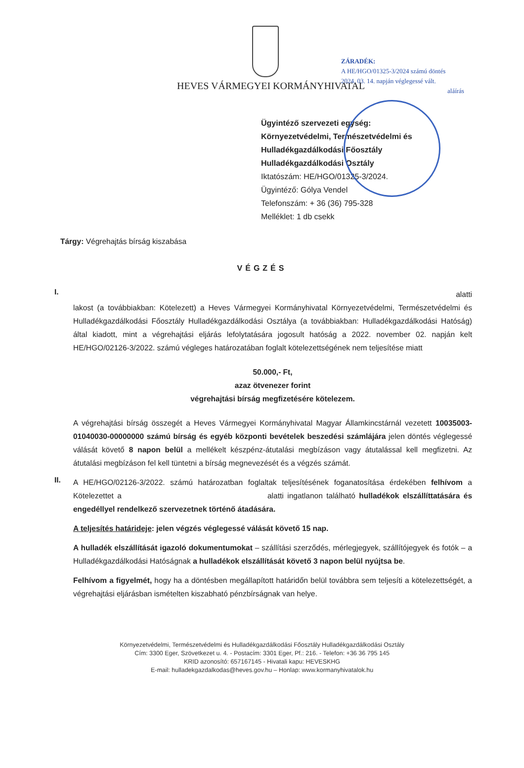ZÁRADÉK:
A HE/HGO/01325-3/2024 számú döntés
2024. 03. 14. napján véglegessé vált.
aláírás
HEVES VÁRMEGYEI KORMÁNYHIVATAL
Ügyintéző szervezeti egység:
Környezetvédelmi, Természetvédelmi és
Hulladékgazdálkodási Főosztály
Hulladékgazdálkodási Osztály
Iktatószám: HE/HGO/01325-3/2024.
Ügyintéző: Gólya Vendel
Telefonszám: + 36 (36) 795-328
Melléklet: 1 db csekk
Tárgy: Végrehajtás bírság kiszabása
VÉGZÉS
I.
alatti
lakost (a továbbiakban: Kötelezett) a Heves Vármegyei Kormányhivatal Környezetvédelmi, Természetvédelmi és Hulladékgazdálkodási Főosztály Hulladékgazdálkodási Osztálya (a továbbiakban: Hulladékgazdálkodási Hatóság) által kiadott, mint a végrehajtási eljárás lefolytatására jogosult hatóság a 2022. november 02. napján kelt HE/HGO/02126-3/2022. számú végleges határozatában foglalt kötelezettségének nem teljesítése miatt
50.000,- Ft,
azaz ötvenezer forint
végrehajtási bírság megfizetésére kötelezem.
A végrehajtási bírság összegét a Heves Vármegyei Kormányhivatal Magyar Államkincstárnál vezetett 10035003-01040030-00000000 számú bírság és egyéb központi bevételek beszedési számlájára jelen döntés véglegessé válását követő 8 napon belül a mellékelt készpénz-átutalási megbízáson vagy átutalással kell megfizetni. Az átutalási megbízáson fel kell tüntetni a bírság megnevezését és a végzés számát.
II.
A HE/HGO/02126-3/2022. számú határozatban foglaltak teljesítésének foganatosítása érdekében felhívom a Kötelezettet a alatti ingatlanon található hulladékok elszállíttatására és engedéllyel rendelkező szervezetnek történő átadására.
A teljesítés határideje: jelen végzés véglegessé válását követő 15 nap.
A hulladék elszállítását igazoló dokumentumokat – szállítási szerződés, mérlegjegyek, szállítójegyek és fotók – a Hulladékgazdálkodási Hatóságnak a hulladékok elszállítását követő 3 napon belül nyújtsa be.
Felhívom a figyelmét, hogy ha a döntésben megállapított határidőn belül továbbra sem teljesíti a kötelezettségét, a végrehajtási eljárásban ismételten kiszabható pénzbírságnak van helye.
Környezetvédelmi, Természetvédelmi és Hulladékgazdálkodási Főosztály Hulladékgazdálkodási Osztály
Cím: 3300 Eger, Szövetkezet u. 4. - Postacím: 3301 Eger, Pf.: 216. - Telefon: +36 36 795 145
KRID azonosító: 657167145 - Hivatali kapu: HEVESKHG
E-mail: hulladekgazdalkodas@heves.gov.hu – Honlap: www.kormanyhivatalok.hu